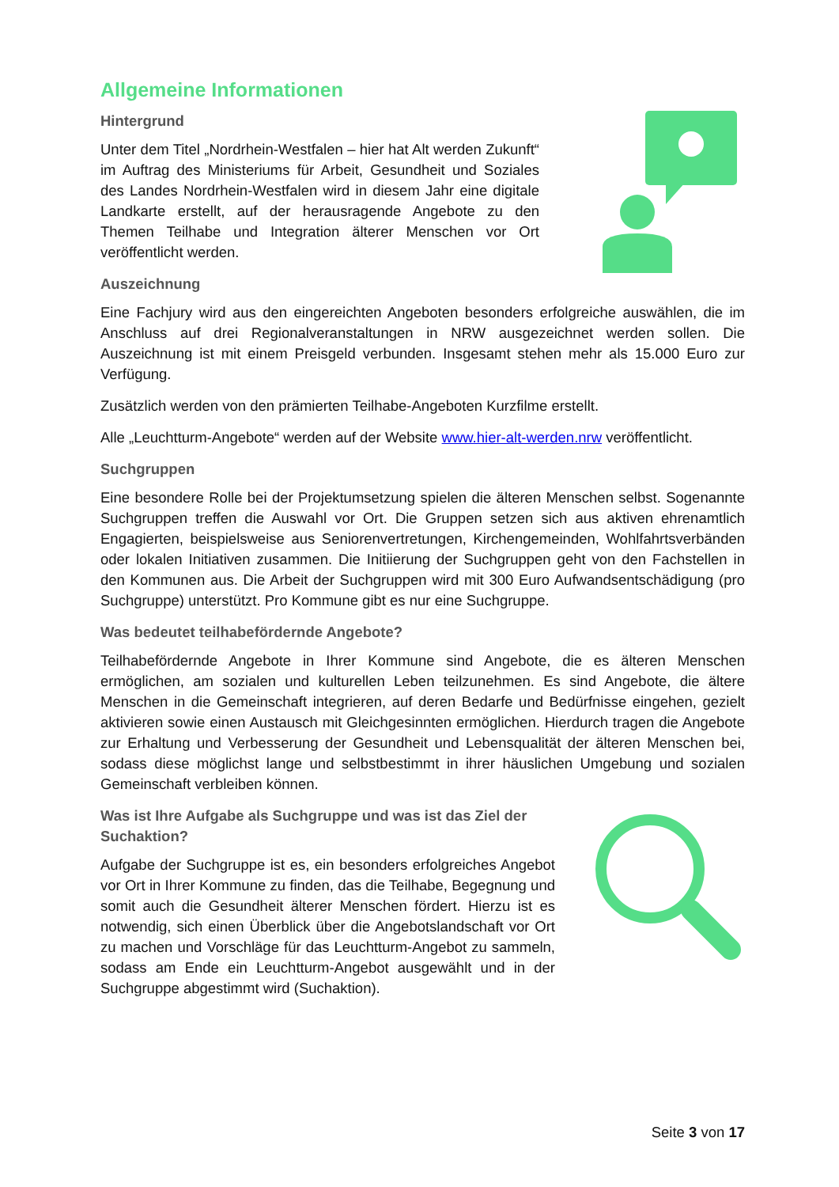Allgemeine Informationen
Hintergrund
Unter dem Titel „Nordrhein-Westfalen – hier hat Alt werden Zukunft“ im Auftrag des Ministeriums für Arbeit, Gesundheit und Soziales des Landes Nordrhein-Westfalen wird in diesem Jahr eine digitale Landkarte erstellt, auf der herausragende Angebote zu den Themen Teilhabe und Integration älterer Menschen vor Ort veröffentlicht werden.
Auszeichnung
Eine Fachjury wird aus den eingereichten Angeboten besonders erfolgreiche auswählen, die im Anschluss auf drei Regionalveranstaltungen in NRW ausgezeichnet werden sollen. Die Auszeichnung ist mit einem Preisgeld verbunden. Insgesamt stehen mehr als 15.000 Euro zur Verfügung.
Zusätzlich werden von den prämierten Teilhabe-Angeboten Kurzfilme erstellt.
Alle „Leuchtturm-Angebote“ werden auf der Website www.hier-alt-werden.nrw veröffentlicht.
Suchgruppen
Eine besondere Rolle bei der Projektumsetzung spielen die älteren Menschen selbst. Sogenannte Suchgruppen treffen die Auswahl vor Ort. Die Gruppen setzen sich aus aktiven ehrenamtlich Engagierten, beispielsweise aus Seniorenvertretungen, Kirchengemeinden, Wohlfahrtsverbänden oder lokalen Initiativen zusammen. Die Initiierung der Suchgruppen geht von den Fachstellen in den Kommunen aus. Die Arbeit der Suchgruppen wird mit 300 Euro Aufwandsentschädigung (pro Suchgruppe) unterstützt. Pro Kommune gibt es nur eine Suchgruppe.
Was bedeutet teilhabefördernde Angebote?
Teilhabefördernde Angebote in Ihrer Kommune sind Angebote, die es älteren Menschen ermöglichen, am sozialen und kulturellen Leben teilzunehmen. Es sind Angebote, die ältere Menschen in die Gemeinschaft integrieren, auf deren Bedarfe und Bedürfnisse eingehen, gezielt aktivieren sowie einen Austausch mit Gleichgesinnten ermöglichen. Hierdurch tragen die Angebote zur Erhaltung und Verbesserung der Gesundheit und Lebensqualität der älteren Menschen bei, sodass diese möglichst lange und selbstbestimmt in ihrer häuslichen Umgebung und sozialen Gemeinschaft verbleiben können.
Was ist Ihre Aufgabe als Suchgruppe und was ist das Ziel der Suchaktion?
Aufgabe der Suchgruppe ist es, ein besonders erfolgreiches Angebot vor Ort in Ihrer Kommune zu finden, das die Teilhabe, Begegnung und somit auch die Gesundheit älterer Menschen fördert. Hierzu ist es notwendig, sich einen Überblick über die Angebotslandschaft vor Ort zu machen und Vorschläge für das Leuchtturm-Angebot zu sammeln, sodass am Ende ein Leuchtturm-Angebot ausgewählt und in der Suchgruppe abgestimmt wird (Suchaktion).
Seite 3 von 17